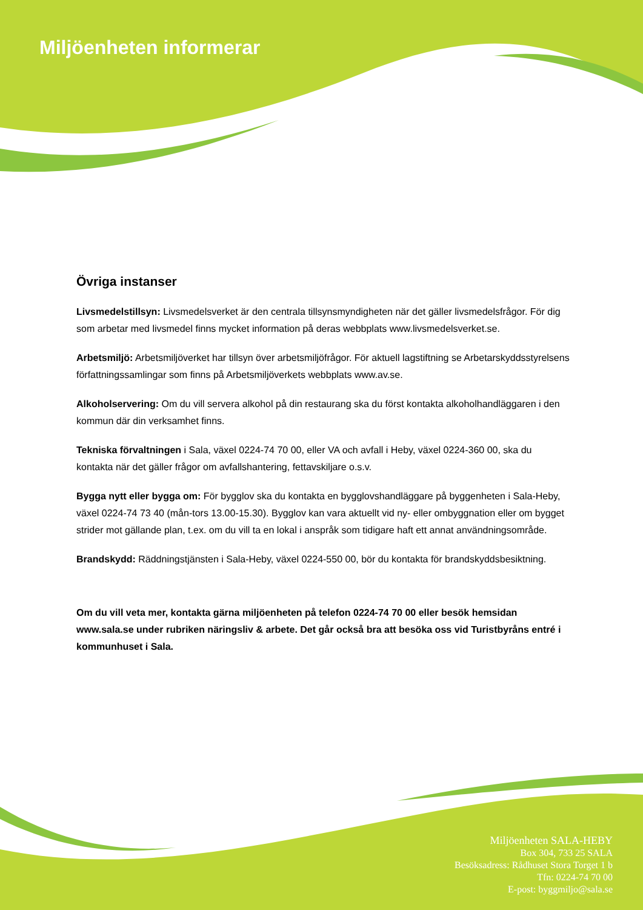Miljöenheten informerar
Övriga instanser
Livsmedelstillsyn: Livsmedelsverket är den centrala tillsynsmyndigheten när det gäller livsmedelsfrågor. För dig som arbetar med livsmedel finns mycket information på deras webbplats www.livsmedelsverket.se.
Arbetsmiljö: Arbetsmiljöverket har tillsyn över arbetsmiljöfrågor. För aktuell lagstiftning se Arbetarskyddsstyrelsens författningssamlingar som finns på Arbetsmiljöverkets webbplats www.av.se.
Alkoholservering: Om du vill servera alkohol på din restaurang ska du först kontakta alkoholhandläggaren i den kommun där din verksamhet finns.
Tekniska förvaltningen i Sala, växel 0224-74 70 00, eller VA och avfall i Heby, växel 0224-360 00, ska du kontakta när det gäller frågor om avfallshantering, fettavskiljare o.s.v.
Bygga nytt eller bygga om: För bygglov ska du kontakta en bygglovshandläggare på byggenheten i Sala-Heby, växel 0224-74 73 40 (mån-tors 13.00-15.30). Bygglov kan vara aktuellt vid ny- eller ombyggnation eller om bygget strider mot gällande plan, t.ex. om du vill ta en lokal i anspråk som tidigare haft ett annat användningsområde.
Brandskydd: Räddningstjänsten i Sala-Heby, växel 0224-550 00, bör du kontakta för brandskyddsbesiktning.
Om du vill veta mer, kontakta gärna miljöenheten på telefon 0224-74 70 00 eller besök hemsidan www.sala.se under rubriken näringsliv & arbete. Det går också bra att besöka oss vid Turistbyråns entré i kommunhuset i Sala.
Miljöenheten SALA-HEBY
Box 304, 733 25 SALA
Besöksadress: Rådhuset Stora Torget 1 b
Tfn: 0224-74 70 00
E-post: byggmiljo@sala.se